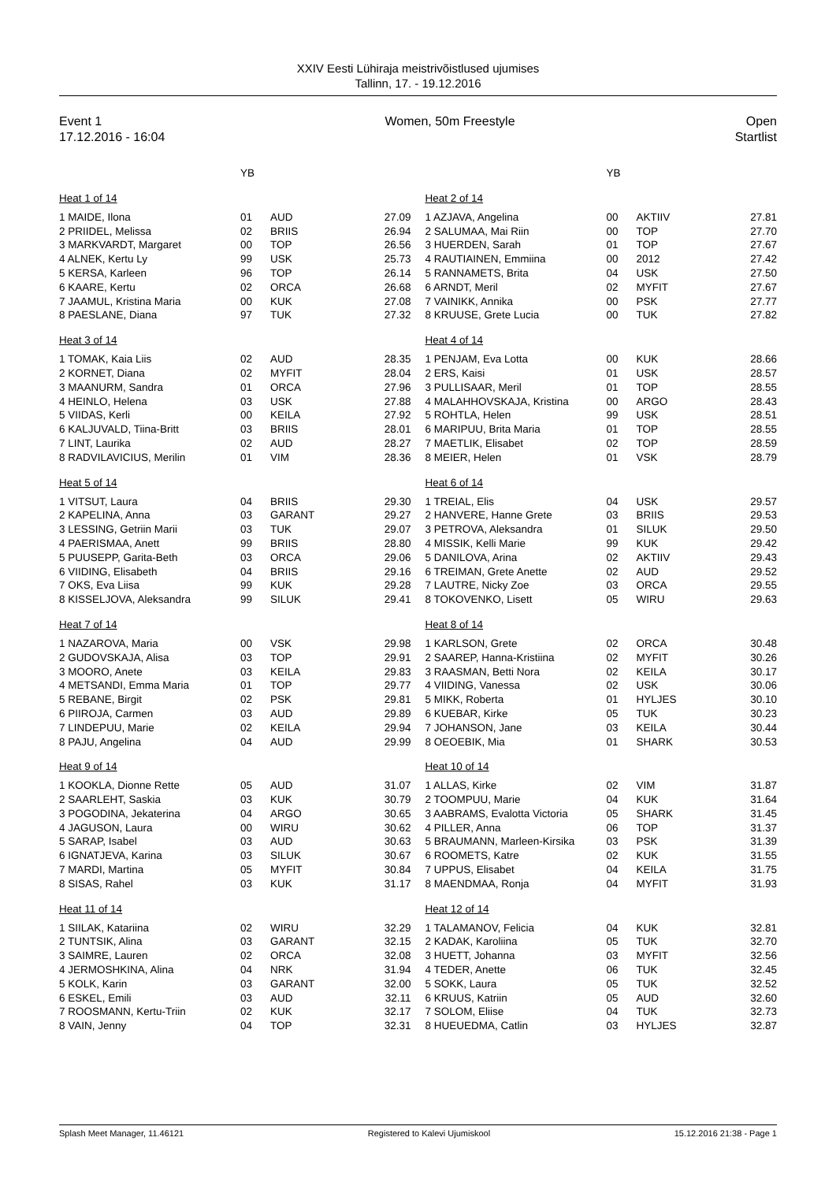XXIV Eesti Lühiraja meistrivõistlused ujumises
Tallinn, 17. - 19.12.2016
Event 1
17.12.2016 - 16:04
Women, 50m Freestyle Open
Startlist
| | YB | | |
| Heat 1 of 14 | | | |
| 1 MAIDE, Ilona | 01 | AUD | 27.09 |
| 2 PRIIDEL, Melissa | 02 | BRIIS | 26.94 |
| 3 MARKVARDT, Margaret | 00 | TOP | 26.56 |
| 4 ALNEK, Kertu Ly | 99 | USK | 25.73 |
| 5 KERSA, Karleen | 96 | TOP | 26.14 |
| 6 KAARE, Kertu | 02 | ORCA | 26.68 |
| 7 JAAMUL, Kristina Maria | 00 | KUK | 27.08 |
| 8 PAESLANE, Diana | 97 | TUK | 27.32 |
| Heat 3 of 14 | | | |
| 1 TOMAK, Kaia Liis | 02 | AUD | 28.35 |
| 2 KORNET, Diana | 02 | MYFIT | 28.04 |
| 3 MAANURM, Sandra | 01 | ORCA | 27.96 |
| 4 HEINLO, Helena | 03 | USK | 27.88 |
| 5 VIIDAS, Kerli | 00 | KEILA | 27.92 |
| 6 KALJUVALD, Tiina-Britt | 03 | BRIIS | 28.01 |
| 7 LINT, Laurika | 02 | AUD | 28.27 |
| 8 RADVILAVICIUS, Merilin | 01 | VIM | 28.36 |
| Heat 5 of 14 | | | |
| 1 VITSUT, Laura | 04 | BRIIS | 29.30 |
| 2 KAPELINA, Anna | 03 | GARANT | 29.27 |
| 3 LESSING, Getriin Marii | 03 | TUK | 29.07 |
| 4 PAERISMAA, Anett | 99 | BRIIS | 28.80 |
| 5 PUUSEPP, Garita-Beth | 03 | ORCA | 29.06 |
| 6 VIIDING, Elisabeth | 04 | BRIIS | 29.16 |
| 7 OKS, Eva Liisa | 99 | KUK | 29.28 |
| 8 KISSELJOVA, Aleksandra | 99 | SILUK | 29.41 |
| Heat 7 of 14 | | | |
| 1 NAZAROVA, Maria | 00 | VSK | 29.98 |
| 2 GUDOVSKAJA, Alisa | 03 | TOP | 29.91 |
| 3 MOORO, Anete | 03 | KEILA | 29.83 |
| 4 METSANDI, Emma Maria | 01 | TOP | 29.77 |
| 5 REBANE, Birgit | 02 | PSK | 29.81 |
| 6 PIIROJA, Carmen | 03 | AUD | 29.89 |
| 7 LINDEPUU, Marie | 02 | KEILA | 29.94 |
| 8 PAJU, Angelina | 04 | AUD | 29.99 |
| Heat 9 of 14 | | | |
| 1 KOOKLA, Dionne Rette | 05 | AUD | 31.07 |
| 2 SAARLEHT, Saskia | 03 | KUK | 30.79 |
| 3 POGODINA, Jekaterina | 04 | ARGO | 30.65 |
| 4 JAGUSON, Laura | 00 | WIRU | 30.62 |
| 5 SARAP, Isabel | 03 | AUD | 30.63 |
| 6 IGNATJEVA, Karina | 03 | SILUK | 30.67 |
| 7 MARDI, Martina | 05 | MYFIT | 30.84 |
| 8 SISAS, Rahel | 03 | KUK | 31.17 |
| Heat 11 of 14 | | | |
| 1 SIILAK, Katariina | 02 | WIRU | 32.29 |
| 2 TUNTSIK, Alina | 03 | GARANT | 32.15 |
| 3 SAIMRE, Lauren | 02 | ORCA | 32.08 |
| 4 JERMOSHKINA, Alina | 04 | NRK | 31.94 |
| 5 KOLK, Karin | 03 | GARANT | 32.00 |
| 6 ESKEL, Emili | 03 | AUD | 32.11 |
| 7 ROOSMANN, Kertu-Triin | 02 | KUK | 32.17 |
| 8 VAIN, Jenny | 04 | TOP | 32.31 |
| | YB | | |
| Heat 2 of 14 | | | |
| 1 AZJAVA, Angelina | 00 | AKTIIV | 27.81 |
| 2 SALUMAA, Mai Riin | 00 | TOP | 27.70 |
| 3 HUERDEN, Sarah | 01 | TOP | 27.67 |
| 4 RAUTIAINEN, Emmiina | 00 | 2012 | 27.42 |
| 5 RANNAMETS, Brita | 04 | USK | 27.50 |
| 6 ARNDT, Meril | 02 | MYFIT | 27.67 |
| 7 VAINIKK, Annika | 00 | PSK | 27.77 |
| 8 KRUUSE, Grete Lucia | 00 | TUK | 27.82 |
| Heat 4 of 14 | | | |
| 1 PENJAM, Eva Lotta | 00 | KUK | 28.66 |
| 2 ERS, Kaisi | 01 | USK | 28.57 |
| 3 PULLISAAR, Meril | 01 | TOP | 28.55 |
| 4 MALAHHOVSKAJA, Kristina | 00 | ARGO | 28.43 |
| 5 ROHTLA, Helen | 99 | USK | 28.51 |
| 6 MARIPUU, Brita Maria | 01 | TOP | 28.55 |
| 7 MAETLIK, Elisabet | 02 | TOP | 28.59 |
| 8 MEIER, Helen | 01 | VSK | 28.79 |
| Heat 6 of 14 | | | |
| 1 TREIAL, Elis | 04 | USK | 29.57 |
| 2 HANVERE, Hanne Grete | 03 | BRIIS | 29.53 |
| 3 PETROVA, Aleksandra | 01 | SILUK | 29.50 |
| 4 MISSIK, Kelli Marie | 99 | KUK | 29.42 |
| 5 DANILOVA, Arina | 02 | AKTIIV | 29.43 |
| 6 TREIMAN, Grete Anette | 02 | AUD | 29.52 |
| 7 LAUTRE, Nicky Zoe | 03 | ORCA | 29.55 |
| 8 TOKOVENKO, Lisett | 05 | WIRU | 29.63 |
| Heat 8 of 14 | | | |
| 1 KARLSON, Grete | 02 | ORCA | 30.48 |
| 2 SAAREP, Hanna-Kristiina | 02 | MYFIT | 30.26 |
| 3 RAASMAN, Betti Nora | 02 | KEILA | 30.17 |
| 4 VIIDING, Vanessa | 02 | USK | 30.06 |
| 5 MIKK, Roberta | 01 | HYLJES | 30.10 |
| 6 KUEBAR, Kirke | 05 | TUK | 30.23 |
| 7 JOHANSON, Jane | 03 | KEILA | 30.44 |
| 8 OEOEBIK, Mia | 01 | SHARK | 30.53 |
| Heat 10 of 14 | | | |
| 1 ALLAS, Kirke | 02 | VIM | 31.87 |
| 2 TOOMPUU, Marie | 04 | KUK | 31.64 |
| 3 AABRAMS, Evalotta Victoria | 05 | SHARK | 31.45 |
| 4 PILLER, Anna | 06 | TOP | 31.37 |
| 5 BRAUMANN, Marleen-Kirsika | 03 | PSK | 31.39 |
| 6 ROOMETS, Katre | 02 | KUK | 31.55 |
| 7 UPPUS, Elisabet | 04 | KEILA | 31.75 |
| 8 MAENDMAA, Ronja | 04 | MYFIT | 31.93 |
| Heat 12 of 14 | | | |
| 1 TALAMANOV, Felicia | 04 | KUK | 32.81 |
| 2 KADAK, Karoliina | 05 | TUK | 32.70 |
| 3 HUETT, Johanna | 03 | MYFIT | 32.56 |
| 4 TEDER, Anette | 06 | TUK | 32.45 |
| 5 SOKK, Laura | 05 | TUK | 32.52 |
| 6 KRUUS, Katriin | 05 | AUD | 32.60 |
| 7 SOLOM, Eliise | 04 | TUK | 32.73 |
| 8 HUEUEDMA, Catlin | 03 | HYLJES | 32.87 |
Splash Meet Manager, 11.46121 Registered to Kalevi Ujumiskool 15.12.2016 21:38 - Page 1